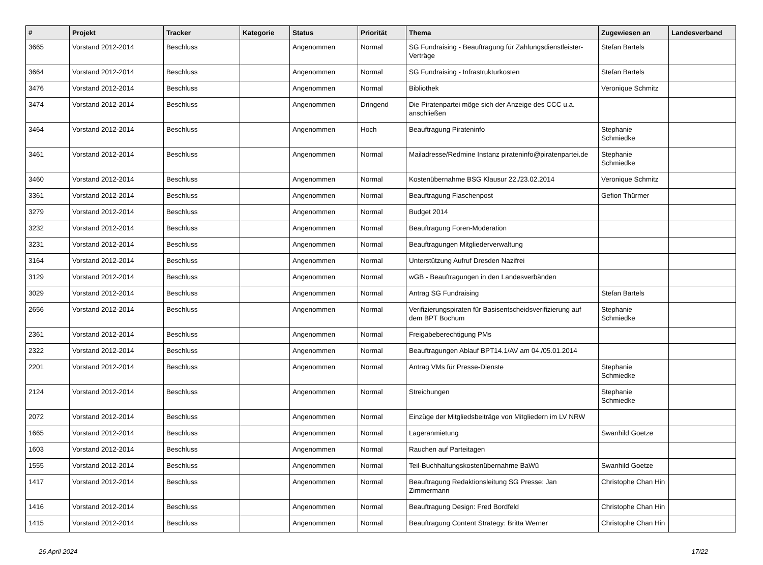| # | Projekt | Tracker | Kategorie | Status | Priorität | Thema | Zugewiesen an | Landesverband |
| --- | --- | --- | --- | --- | --- | --- | --- | --- |
| 3665 | Vorstand 2012-2014 | Beschluss | | Angenommen | Normal | SG Fundraising - Beauftragung für Zahlungsdienstleister-Verträge | Stefan Bartels | |
| 3664 | Vorstand 2012-2014 | Beschluss | | Angenommen | Normal | SG Fundraising - Infrastrukturkosten | Stefan Bartels | |
| 3476 | Vorstand 2012-2014 | Beschluss | | Angenommen | Normal | Bibliothek | Veronique Schmitz | |
| 3474 | Vorstand 2012-2014 | Beschluss | | Angenommen | Dringend | Die Piratenpartei möge sich der Anzeige des CCC u.a. anschließen | | |
| 3464 | Vorstand 2012-2014 | Beschluss | | Angenommen | Hoch | Beauftragung Pirateninfo | Stephanie Schmiedke | |
| 3461 | Vorstand 2012-2014 | Beschluss | | Angenommen | Normal | Mailadresse/Redmine Instanz pirateninfo@piratenpartei.de | Stephanie Schmiedke | |
| 3460 | Vorstand 2012-2014 | Beschluss | | Angenommen | Normal | Kostenübernahme BSG Klausur 22./23.02.2014 | Veronique Schmitz | |
| 3361 | Vorstand 2012-2014 | Beschluss | | Angenommen | Normal | Beauftragung Flaschenpost | Gefion Thürmer | |
| 3279 | Vorstand 2012-2014 | Beschluss | | Angenommen | Normal | Budget 2014 | | |
| 3232 | Vorstand 2012-2014 | Beschluss | | Angenommen | Normal | Beauftragung Foren-Moderation | | |
| 3231 | Vorstand 2012-2014 | Beschluss | | Angenommen | Normal | Beauftragungen Mitgliederverwaltung | | |
| 3164 | Vorstand 2012-2014 | Beschluss | | Angenommen | Normal | Unterstützung Aufruf Dresden Nazifrei | | |
| 3129 | Vorstand 2012-2014 | Beschluss | | Angenommen | Normal | wGB - Beauftragungen in den Landesverbänden | | |
| 3029 | Vorstand 2012-2014 | Beschluss | | Angenommen | Normal | Antrag SG Fundraising | Stefan Bartels | |
| 2656 | Vorstand 2012-2014 | Beschluss | | Angenommen | Normal | Verifizierungspiraten für Basisentscheidsverifizierung auf dem BPT Bochum | Stephanie Schmiedke | |
| 2361 | Vorstand 2012-2014 | Beschluss | | Angenommen | Normal | Freigabeberechtigung PMs | | |
| 2322 | Vorstand 2012-2014 | Beschluss | | Angenommen | Normal | Beauftragungen Ablauf BPT14.1/AV am 04./05.01.2014 | | |
| 2201 | Vorstand 2012-2014 | Beschluss | | Angenommen | Normal | Antrag VMs für Presse-Dienste | Stephanie Schmiedke | |
| 2124 | Vorstand 2012-2014 | Beschluss | | Angenommen | Normal | Streichungen | Stephanie Schmiedke | |
| 2072 | Vorstand 2012-2014 | Beschluss | | Angenommen | Normal | Einzüge der Mitgliedsbeiträge von Mitgliedern im LV NRW | | |
| 1665 | Vorstand 2012-2014 | Beschluss | | Angenommen | Normal | Lageranmietung | Swanhild Goetze | |
| 1603 | Vorstand 2012-2014 | Beschluss | | Angenommen | Normal | Rauchen auf Parteitagen | | |
| 1555 | Vorstand 2012-2014 | Beschluss | | Angenommen | Normal | Teil-Buchhaltungskostenübernahme BaWü | Swanhild Goetze | |
| 1417 | Vorstand 2012-2014 | Beschluss | | Angenommen | Normal | Beauftragung Redaktionsleitung SG Presse: Jan Zimmermann | Christophe Chan Hin | |
| 1416 | Vorstand 2012-2014 | Beschluss | | Angenommen | Normal | Beauftragung Design: Fred Bordfeld | Christophe Chan Hin | |
| 1415 | Vorstand 2012-2014 | Beschluss | | Angenommen | Normal | Beauftragung Content Strategy: Britta Werner | Christophe Chan Hin | |
26 April 2024 17/22